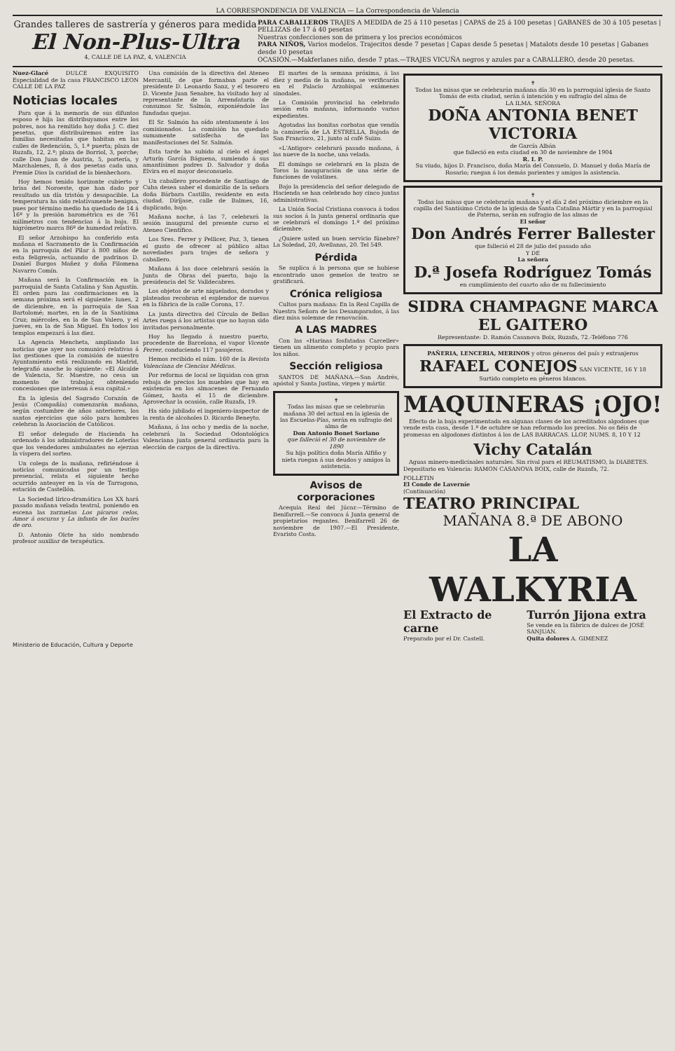LA CORRESPONDENCIA DE VALENCIA — La Correspondencia de Valencia
Grandes talleres de sastrería y géneros para medida
El Non-Plus-Ultra
4, CALLE DE LA PAZ, 4, VALENCIA
PARA CABALLEROS TRAJES A MEDIDA de 25 á 110 pesetas | CAPAS de 25 á 100 pesetas | GABANES de 30 á 105 pesetas | PELLIZAS de 17 á 40 pesetas
Nuestras confecciones son de primera y los precios económicos
PARA NIÑOS, Varios modelos. Trajecitos desde 7 pesetas | Capas desde 5 pesetas | Matalots desde 10 pesetas | Gabanes desde 10 pesetas
OCASIÓN.—Makferlanes niño, desde 7 ptas.—TRAJES VICUÑA negros y azules par a CABALLERO, desde 20 pesetas.
Nuez-Glacé DULCE EXQUISITO Especialidad de la casa FRANCISCO LEON CALLE DE LA PAZ
Noticias locales
Para que á la memoria de sus difuntos esposo é hija las distribuyamos entre los pobres, nos ha remitido hoy doña J. C. diez pesetas, que distribuiremos entre las familias necesitadas que habitan en las calles de Redención, 5, 1.ª puerta; plaza de Ruzafa, 12, 2.º; plaza de Borriol, 3, porche; calle Don Juan de Austria, 5, portería, y Marchalenes, 8, á dos pesetas cada una. Premie Dios la caridad de la bienhechora.
Hoy hemos tenido horizonte cubierto y brisa del Noroeste, que han dado por resultado un día tristón y desapacible. La temperatura ha sido relativamente benigna, pues por término medio ha quedado de 14 á 16º y la presión barométrica es de 761 milímetros con tendencias á la baja. El higrómetro marca 86º de humedad relativa.
El señor Arzobispo ha conferido esta mañana el Sacramento de la Confirmación en la parroquia del Pilar á 800 niños de esta feligresía, actuando de padrinos D. Daniel Burgos Mañez y doña Filomena Navarro Comín.
Mañana será la Confirmación en la parroquial de Santa Catalina y San Agustín. El orden para las confirmaciones en la semana próxima será el siguiente: lunes, 2 de diciembre, en la parroquia de San Bartolomé; martes, en la de la Santísima Cruz; miércoles, en la de San Valero, y el jueves, en la de San Miguel. En todos los templos empezará á las diez.
La Agencia Mencheta, ampliando las noticias que ayer nos comunicó relativas á las gestiones que la comisión de nuestro Ayuntamiento está realizando en Madrid, telegrafió anoche lo siguiente: «El Alcalde de Valencia, Sr. Maestre, no cesa un momento de trabajar, obteniendo concesiones que interesan á esa capital.»
En la iglesia del Sagrado Corazón de Jesús (Compañía) comenzarán mañana, según costumbre de años anteriores, los santos ejercicios que sólo para hombres celebran la Asociación de Católicos.
El señor delegado de Hacienda ha ordenado á los administradores de Loterías que los vendedores ambulantes no ejerzan la víspera del sorteo.
Un colega de la mañana, refiriéndose á noticias comunicadas por un testigo presencial, relata el siguiente hecho ocurrido anteayer en la vía de Tarragona, estación de Castellón.
La Sociedad lírico-dramática Los XX hará pasado mañana velada teatral, poniendo en escena las zarzuelas Los pícaros celos, Amor á oscuras y La infanta de los bucles de oro.
D. Antonio Olcte ha sido nombrado profesor auxiliar de terapéutica.
Una comisión de la directiva del Ateneo Mercantil, de que formaban parte el presidente D. Leonardo Sanz, y el tesorero D. Vicente Juan Senabre, ha visitado hoy al representante de la Arrendataria de consumos Sr. Salmón, exponiéndole las fundadas quejas.
El Sr. Salmón ha oído atentamente á los comisionados. La comisión ha quedado sumamente satisfecha de las manifestaciones del Sr. Salmón.
Esta tarde ha subido al cielo el ángel Arturín García Báguena, sumiendo á sus amantísimos padres D. Salvador y doña Elvira en el mayor desconsuelo.
Un caballero procedente de Santiago de Cuba desea saber el domicilio de la señora doña Bárbara Castillo, residente en esta ciudad. Diríjase, calle de Balmes, 16, duplicado, bajo.
Mañana noche, á las 7, celebrará la sesión inaugural del presente curso el Ateneo Científico.
Los Sres. Ferrer y Pellicer, Paz, 3, tienen el gusto de ofrecer al público altas novedades para trajes de señora y caballero.
Mañana á las doce celebrará sesión la Junta de Obras del puerto, bajo la presidencia del Sr. Valldecabres.
Los objetos de arte niquelados, dorados y plateados recobran el esplendor de nuevos en la fábrica de la calle Corona, 17.
La junta directiva del Círculo de Bellas Artes ruega á los artistas que no hayan sido invitados personalmente.
Hoy ha llegado á nuestro puerto, procedente de Barcelona, el vapor Vicente Ferrer, conduciendo 117 pasajeros.
Hemos recibido el núm. 160 de la Revista Valenciana de Ciencias Médicas.
Por reforma de local se liquidan con gran rebaja de precios los muebles que hay en existencia en los almacenes de Fernando Gómez, hasta el 15 de diciembre. Aprovechar la ocasión, calle Ruzafa, 19.
Ha sido jubilado el ingeniero-inspector de la renta de alcoholes D. Ricardo Beneyto.
Mañana, á las ocho y media de la noche, celebrará la Sociedad Odontológica Valenciana junta general ordinaria para la elección de cargos de la directiva.
El martes de la semana próxima, á las diez y media de la mañana, se verificarán en el Palacio Arzobispal exámenes sinodales.
La Comisión provincial ha celebrado sesión esta mañana, informando varios expedientes.
Agotadas las bonitas corbatas que vendía la camisería de LA ESTRELLA, Bajada de San Francisco, 21, junto al café Suizo.
«L'Antigor» celebrará pasado mañana, á las nueve de la noche, una velada.
El domingo se celebrará en la plaza de Toros la inauguración de una série de funciones de volatines.
Bajo la presidencia del señor delegado de Hacienda se han celebrado hoy cinco juntas administrativas.
La Unión Social Cristiana convoca á todos sus socios á la junta general ordinaria que se celebrará el domingo 1.º del próximo diciembre.
¿Quiere usted un buen servicio fúnebre? La Soledad, 20, Avellanas, 20. Tel 549.
Pérdida
Se suplica á la persona que se hubiese encontrado unos gemelos de teatro se gratificará.
Crónica religiosa
Cultos para mañana: En la Real Capilla de Nuestra Señora de los Desamparados, á las diez misa solemne de renovación.
A LAS MADRES
Con las «Harinas fosfatadas Carceller» tienen un alimento completo y propio para los niños.
Sección religiosa
SANTOS DE MAÑANA.—San Andrés, apóstol y Santa Justina, virgen y mártir.
✝
Todas las misas que se celebrarán mañana 30 del actual en la iglesia de las Escuelas-Pías, serán en sufragio del alma de
Don Antonio Bonet Soriano
que falleció el 30 de noviembre de 1890
Su hija política doña María Alfiño y nieta ruegan á sus deudos y amigos la asistencia.
Avisos de corporaciones
Acequia Real del Júcar.—Término de Benifarrell.—Se convoca á Junta general de propietarios regantes. Benifarrell 26 de noviembre de 1907.—El Presidente, Evaristo Costa.
✝
Todas las misas que se celebrarán mañana día 30 en la parroquial iglesia de Santo Tomás de esta ciudad, serán á intención y en sufragio del alma de
LA ILMA. SEÑORA
DOÑA ANTONIA BENET VICTORIA
de García Albán
que falleció en esta ciudad en 30 de noviembre de 1904
R. I. P.
Su viudo, hijos D. Francisco, doña María del Consuelo, D. Manuel y doña María de Rosario; ruegan á los demás parientes y amigos la asistencia.
✝
Todas las misas que se celebrarán mañana y el día 2 del próximo diciembre en la capilla del Santísimo Cristo de la iglesia de Santa Catalina Mártir y en la parroquial de Paterna, serán en sufragio de las almas de
El señor
Don Andrés Ferrer Ballester
que falleció el 28 de julio del pasado año
Y DE
La señora
D.ª Josefa Rodríguez Tomás
en cumplimiento del cuarto año de su fallecimiento
SIDRA CHAMPAGNE MARCA EL GAITERO
Representante: D. Ramón Casanova Boix, Ruzafa, 72.-Teléfono 776
PAÑERIA, LENCERIA, MERINOS y otros géneros del país y extranjeros
RAFAEL CONEJOS SAN VICENTE, 16 Y 18
Surtido completo en géneros blancos.
MAQUINERAS ¡OJO!
Efecto de la baja experimentada en algunas clases de los acreditados algodones que vende esta casa, desde 1.º de octubre se han reformado los precios. No os fiéis de promesas en algodones distintos á los de LAS BARRACAS. LLOP, NUMS. 8, 10 Y 12
Vichy Catalán
Aguas minero-medicinales naturales. Sin rival para el REUMATISMO, la DIABETES. Depositario en Valencia: RAMON CASANOVA BOIX, calle de Ruzafa, 72.
FOLLETIN
El Conde de Laverníe
(Continuación)
TEATRO PRINCIPAL
MAÑANA 8.ª DE ABONO
LA WALKYRIA
El Extracto de carne
Preparado por el Dr. Castell.
Turrón Jijona extra
Se vende en la fábrica de dulces de JOSÉ SANJUAN.
Quita dolores A. GIMENEZ
Ministerio de Educación, Cultura y Deporte